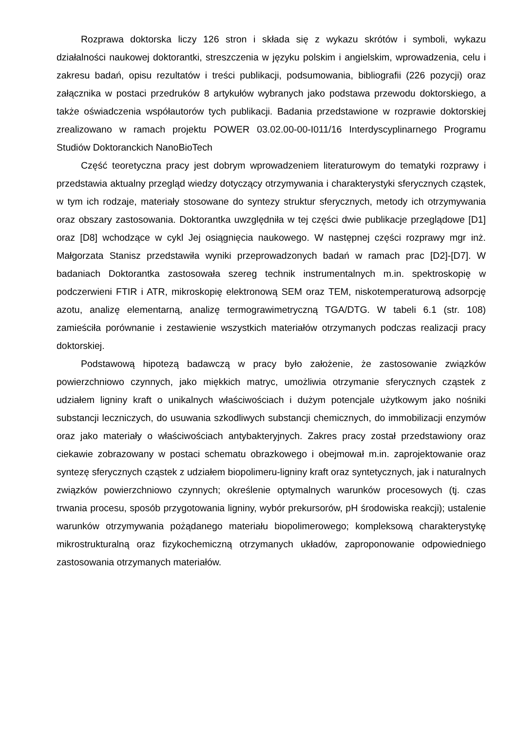Rozprawa doktorska liczy 126 stron i składa się z wykazu skrótów i symboli, wykazu działalności naukowej doktorantki, streszczenia w języku polskim i angielskim, wprowadzenia, celu i zakresu badań, opisu rezultatów i treści publikacji, podsumowania, bibliografii (226 pozycji) oraz załącznika w postaci przedruków 8 artykułów wybranych jako podstawa przewodu doktorskiego, a także oświadczenia współautorów tych publikacji. Badania przedstawione w rozprawie doktorskiej zrealizowano w ramach projektu POWER 03.02.00-00-I011/16 Interdyscyplinarnego Programu Studiów Doktoranckich NanoBioTech
Część teoretyczna pracy jest dobrym wprowadzeniem literaturowym do tematyki rozprawy i przedstawia aktualny przegląd wiedzy dotyczący otrzymywania i charakterystyki sferycznych cząstek, w tym ich rodzaje, materiały stosowane do syntezy struktur sferycznych, metody ich otrzymywania oraz obszary zastosowania. Doktorantka uwzględniła w tej części dwie publikacje przeglądowe [D1] oraz [D8] wchodzące w cykl Jej osiągnięcia naukowego. W następnej części rozprawy mgr inż. Małgorzata Stanisz przedstawiła wyniki przeprowadzonych badań w ramach prac [D2]-[D7]. W badaniach Doktorantka zastosowała szereg technik instrumentalnych m.in. spektroskopię w podczerwieni FTIR i ATR, mikroskopię elektronową SEM oraz TEM, niskotemperaturową adsorpcję azotu, analizę elementarną, analizę termograwimetryczną TGA/DTG. W tabeli 6.1 (str. 108) zamieściła porównanie i zestawienie wszystkich materiałów otrzymanych podczas realizacji pracy doktorskiej.
Podstawową hipotezą badawczą w pracy było założenie, że zastosowanie związków powierzchniowo czynnych, jako miękkich matryc, umożliwia otrzymanie sferycznych cząstek z udziałem ligniny kraft o unikalnych właściwościach i dużym potencjale użytkowym jako nośniki substancji leczniczych, do usuwania szkodliwych substancji chemicznych, do immobilizacji enzymów oraz jako materiały o właściwościach antybakteryjnych. Zakres pracy został przedstawiony oraz ciekawie zobrazowany w postaci schematu obrazkowego i obejmował m.in. zaprojektowanie oraz syntezę sferycznych cząstek z udziałem biopolimeru-ligniny kraft oraz syntetycznych, jak i naturalnych związków powierzchniowo czynnych; określenie optymalnych warunków procesowych (tj. czas trwania procesu, sposób przygotowania ligniny, wybór prekursorów, pH środowiska reakcji); ustalenie warunków otrzymywania pożądanego materiału biopolimerowego; kompleksową charakterystykę mikrostrukturalną oraz fizykochemiczną otrzymanych układów, zaproponowanie odpowiedniego zastosowania otrzymanych materiałów.